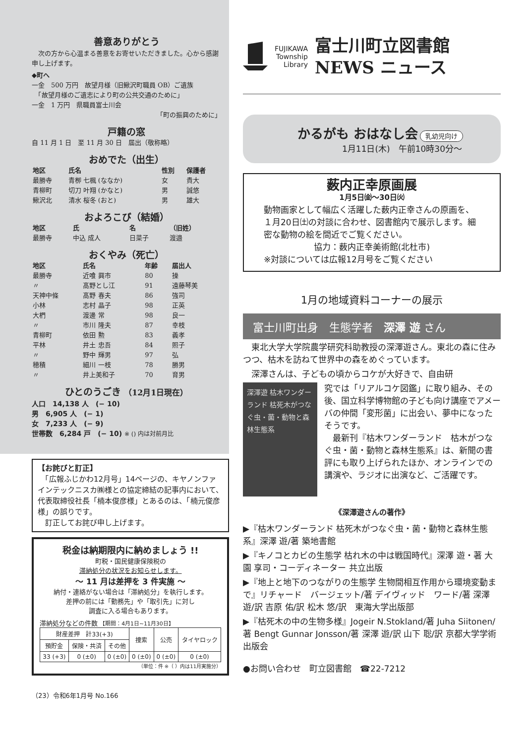善意ありがとう
　次の方から心温まる善意をお寄せいただきました。心から感謝申し上げます。
◆町へ
一金　500 万円　故望月様（旧鰍沢町職員 OB）ご遺族
　「故望月様のご遺志により町の公共交通のために」
一金　1 万円　県職員富士川会
「町の振興のために」
戸籍の窓
自 11 月 1 日　至 11 月 30 日　届出（敬称略）
おめでた（出生）
| 地区 | 氏名 | 性別 | 保護者 |
| --- | --- | --- | --- |
| 最勝寺 | 青栁 七楓 (ななか) | 女 | 貴大 |
| 青柳町 | 切刀 叶翔 (かなと) | 男 | 誠悠 |
| 鰍沢北 | 清水 桜冬 (おと) | 男 | 雄大 |
およろこび（結婚）
| 地区 | 氏 | 名 | （旧姓） |
| --- | --- | --- | --- |
| 最勝寺 | 中込 成人 | 日菜子 | 渡邉 |
おくやみ（死亡）
| 地区 | 氏名 | 年齢 | 届出人 |
| --- | --- | --- | --- |
| 最勝寺 | 近喰 興市 | 80 | 操 |
| 〃 | 髙野とし江 | 91 | 遠藤琴美 |
| 天神中條 | 髙野 春夫 | 86 | 強司 |
| 小林 | 志村 晶子 | 98 | 正英 |
| 大椚 | 渡邊 常 | 98 | 良一 |
| 〃 | 市川 隆夫 | 87 | 幸枝 |
| 青柳町 | 依田 勲 | 83 | 義孝 |
| 平林 | 井土 忠吾 | 84 | 照子 |
| 〃 | 野中 輝男 | 97 | 弘 |
| 穂積 | 細川 一枝 | 78 | 勝男 |
| 〃 | 井上美和子 | 70 | 育男 |
ひとのうごき （12月1日現在）
人口　14,138 人　(− 10)
男　6,905 人　(− 1)
女　7,233 人　(− 9)
世帯数　6,284 戸　(− 10) ※ () 内は対前月比
【お詫びと訂正】
　「広報ふじかわ12月号」14ページの、キヤノンファインテックニスカ㈱様との協定締結の記事内において、代表取締役社長「楠本俊彦様」とあるのは、「楠元俊彦様」の誤りです。
　訂正してお詫び申し上げます。
税金は納期限内に納めましょう !!
町税・国民健康保険税の
滞納処分の状況をお知らせします。
～ 11 月は差押を 3 件実施 ～
納付・連絡がない場合は「滞納処分」を執行します。
差押の前には「勤務先」や「取引先」に対し
調査に入る場合もあります。
滞納処分などの件数 【期間：4月1日~11月30日】
| 財産差押 計33(+3) | | | 捜索 | 公売 | タイヤロック |
| 預貯金 | 保険・共済 | その他 | | | |
| 33 (+3) | 0 (±0) | 0 (±0) | 0 (±0) | 0 (±0) | 0 (±0) |
（単位：件 ※（ ）内は11月実施分）
（23）令和6年1月号 No.166
FUJIKAWA
Township
Library
富士川町立図書館
NEWS ニュース
かるがも おはなし会 乳幼児向け
1月11日(木)　午前10時30分～
薮内正幸原画展
1月5日㈮～30日㈫
動物画家として幅広く活躍した薮内正幸さんの原画を、１月20日㈯の対談に合わせ、図書館内で展示します。細密な動物の絵を間近でご覧ください。
協力：薮内正幸美術館(北杜市)
※対談については広報12月号をご覧ください
1月の地域資料コーナーの展示
富士川町出身　生態学者　深澤 遊 さん
　東北大学大学院農学研究科助教授の深澤遊さん。東北の森に住みつつ、枯木を訪ねて世界中の森をめぐっています。
　深澤さんは、子どもの頃からコケが大好きで、自由研
深澤遊 枯木ワンダーランド 枯死木がつなぐ虫・菌・動物と森林生態系
究では「リアルコケ図鑑」に取り組み、その後、国立科学博物館の子ども向け講座でアメーバの仲間「変形菌」に出会い、夢中になったそうです。
　最新刊『枯木ワンダーランド　枯木がつなぐ虫・菌・動物と森林生態系』は、新聞の書評にも取り上げられたほか、オンラインでの講演や、ラジオに出演など、ご活躍です。
《深澤遊さんの著作》
▶『枯木ワンダーランド 枯死木がつなぐ虫・菌・動物と森林生態系』深澤 遊/著 築地書館
▶『キノコとカビの生態学 枯れ木の中は戦国時代』深澤 遊・著 大園 享司・コーディネーター 共立出版
▶『地上と地下のつながりの生態学 生物間相互作用から環境変動まで』リチャード　バージェット/著 デイヴィッド　ワード/著 深澤 遊/訳 吉原 佑/訳 松木 悠/訳　東海大学出版部
▶『枯死木の中の生物多様』Jogeir N.Stokland/著 Juha Siitonen/著 Bengt Gunnar Jonsson/著 深澤 遊/訳 山下 聡/訳 京都大学学術出版会
●お問い合わせ　町立図書館　☎22-7212